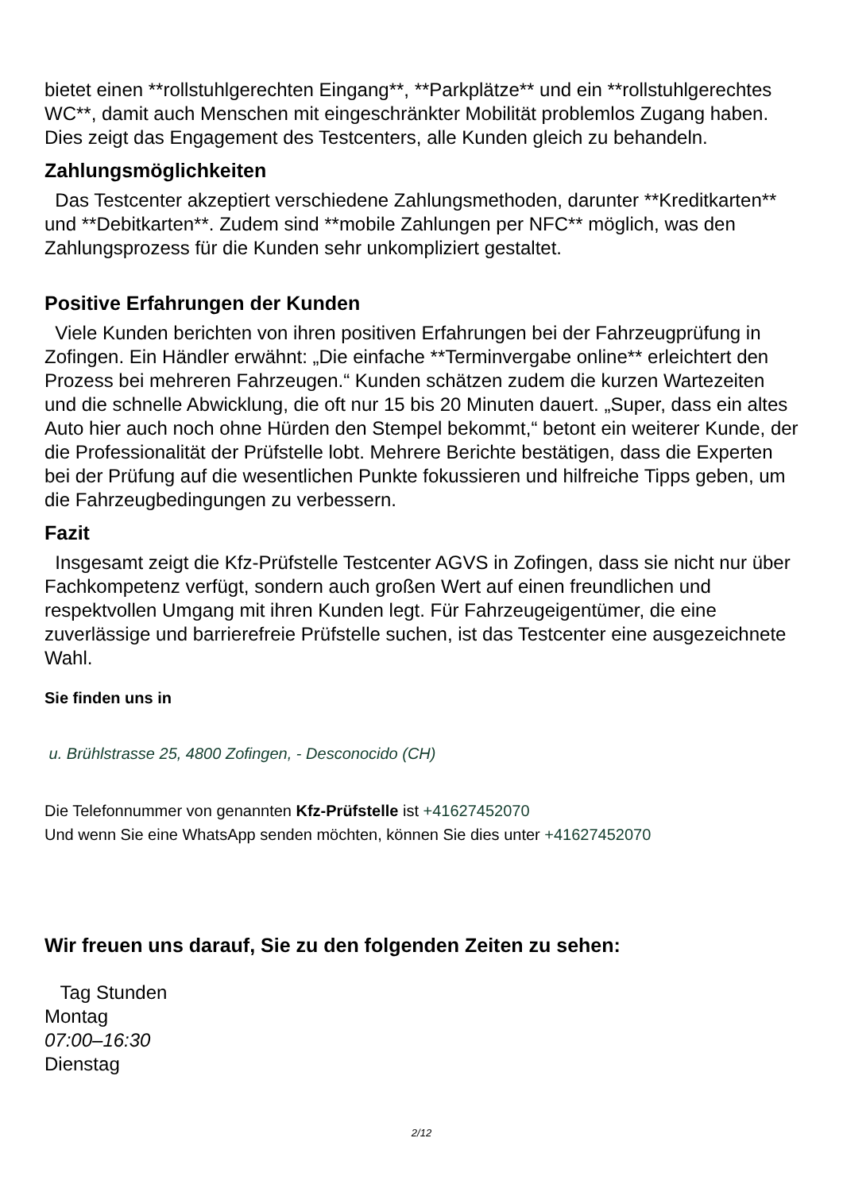bietet einen **rollstuhlgerechten Eingang**, **Parkplätze** und ein **rollstuhlgerechtes WC**, damit auch Menschen mit eingeschränkter Mobilität problemlos Zugang haben. Dies zeigt das Engagement des Testcenters, alle Kunden gleich zu behandeln.
Zahlungsmöglichkeiten
Das Testcenter akzeptiert verschiedene Zahlungsmethoden, darunter **Kreditkarten** und **Debitkarten**. Zudem sind **mobile Zahlungen per NFC** möglich, was den Zahlungsprozess für die Kunden sehr unkompliziert gestaltet.
Positive Erfahrungen der Kunden
Viele Kunden berichten von ihren positiven Erfahrungen bei der Fahrzeugprüfung in Zofingen. Ein Händler erwähnt: „Die einfache **Terminvergabe online** erleichtert den Prozess bei mehreren Fahrzeugen.“ Kunden schätzen zudem die kurzen Wartezeiten und die schnelle Abwicklung, die oft nur 15 bis 20 Minuten dauert. „Super, dass ein altes Auto hier auch noch ohne Hürden den Stempel bekommt,“ betont ein weiterer Kunde, der die Professionalität der Prüfstelle lobt. Mehrere Berichte bestätigen, dass die Experten bei der Prüfung auf die wesentlichen Punkte fokussieren und hilfreiche Tipps geben, um die Fahrzeugbedingungen zu verbessern.
Fazit
Insgesamt zeigt die Kfz-Prüfstelle Testcenter AGVS in Zofingen, dass sie nicht nur über Fachkompetenz verfügt, sondern auch großen Wert auf einen freundlichen und respektvollen Umgang mit ihren Kunden legt. Für Fahrzeugeigentümer, die eine zuverlässige und barrierefreie Prüfstelle suchen, ist das Testcenter eine ausgezeichnete Wahl.
Sie finden uns in
u. Brühlstrasse 25, 4800 Zofingen, - Desconocido (CH)
Die Telefonnummer von genannten Kfz-Prüfstelle ist +41627452070
Und wenn Sie eine WhatsApp senden möchten, können Sie dies unter +41627452070
Wir freuen uns darauf, Sie zu den folgenden Zeiten zu sehen:
Tag Stunden
Montag
07:00–16:30
Dienstag
2/12